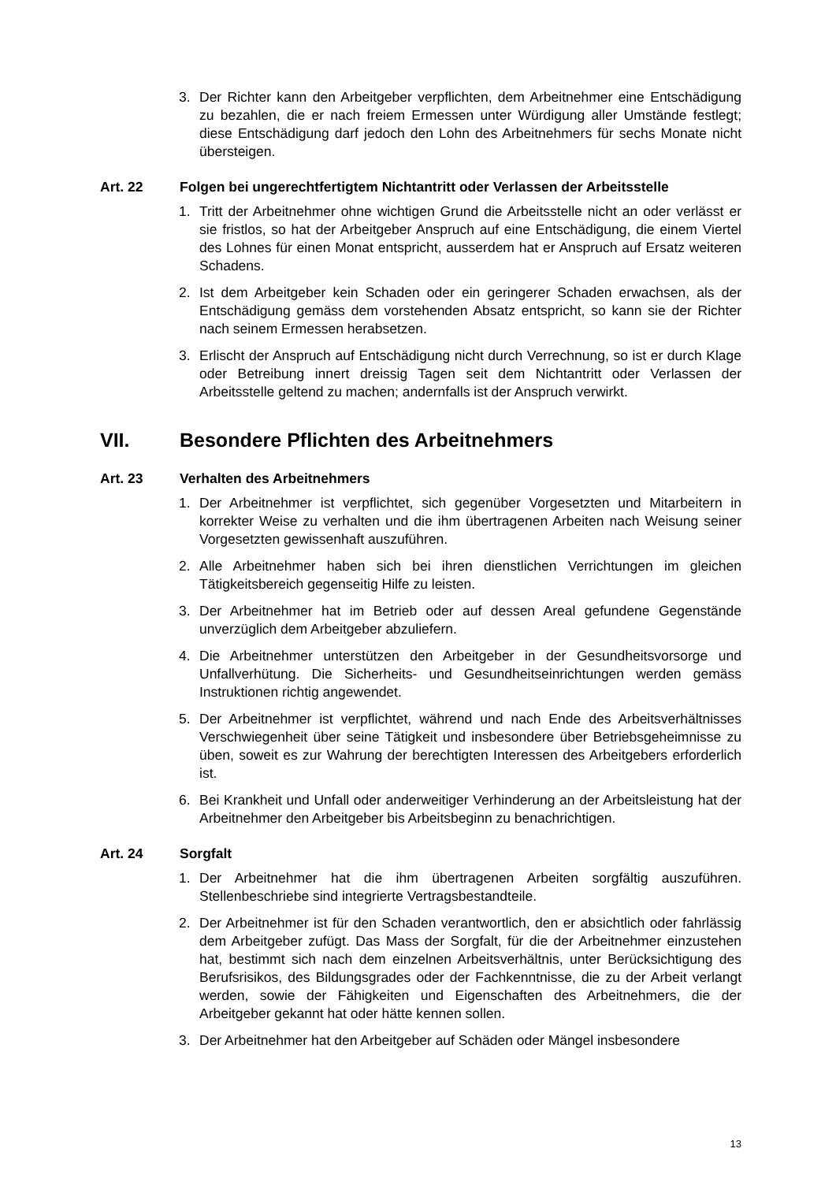3. Der Richter kann den Arbeitgeber verpflichten, dem Arbeitnehmer eine Entschädigung zu bezahlen, die er nach freiem Ermessen unter Würdigung aller Umstände festlegt; diese Entschädigung darf jedoch den Lohn des Arbeitnehmers für sechs Monate nicht übersteigen.
Art. 22 Folgen bei ungerechtfertigtem Nichtantritt oder Verlassen der Arbeitsstelle
1. Tritt der Arbeitnehmer ohne wichtigen Grund die Arbeitsstelle nicht an oder verlässt er sie fristlos, so hat der Arbeitgeber Anspruch auf eine Entschädigung, die einem Viertel des Lohnes für einen Monat entspricht, ausserdem hat er Anspruch auf Ersatz weiteren Schadens.
2. Ist dem Arbeitgeber kein Schaden oder ein geringerer Schaden erwachsen, als der Entschädigung gemäss dem vorstehenden Absatz entspricht, so kann sie der Richter nach seinem Ermessen herabsetzen.
3. Erlischt der Anspruch auf Entschädigung nicht durch Verrechnung, so ist er durch Klage oder Betreibung innert dreissig Tagen seit dem Nichtantritt oder Verlassen der Arbeitsstelle geltend zu machen; andernfalls ist der Anspruch verwirkt.
VII. Besondere Pflichten des Arbeitnehmers
Art. 23 Verhalten des Arbeitnehmers
1. Der Arbeitnehmer ist verpflichtet, sich gegenüber Vorgesetzten und Mitarbeitern in korrekter Weise zu verhalten und die ihm übertragenen Arbeiten nach Weisung seiner Vorgesetzten gewissenhaft auszuführen.
2. Alle Arbeitnehmer haben sich bei ihren dienstlichen Verrichtungen im gleichen Tätigkeitsbereich gegenseitig Hilfe zu leisten.
3. Der Arbeitnehmer hat im Betrieb oder auf dessen Areal gefundene Gegenstände unverzüglich dem Arbeitgeber abzuliefern.
4. Die Arbeitnehmer unterstützen den Arbeitgeber in der Gesundheitsvorsorge und Unfallverhütung. Die Sicherheits- und Gesundheitseinrichtungen werden gemäss Instruktionen richtig angewendet.
5. Der Arbeitnehmer ist verpflichtet, während und nach Ende des Arbeitsverhältnisses Verschwiegenheit über seine Tätigkeit und insbesondere über Betriebsgeheimnisse zu üben, soweit es zur Wahrung der berechtigten Interessen des Arbeitgebers erforderlich ist.
6. Bei Krankheit und Unfall oder anderweitiger Verhinderung an der Arbeitsleistung hat der Arbeitnehmer den Arbeitgeber bis Arbeitsbeginn zu benachrichtigen.
Art. 24 Sorgfalt
1. Der Arbeitnehmer hat die ihm übertragenen Arbeiten sorgfältig auszuführen. Stellenbeschriebe sind integrierte Vertragsbestandteile.
2. Der Arbeitnehmer ist für den Schaden verantwortlich, den er absichtlich oder fahrlässig dem Arbeitgeber zufügt. Das Mass der Sorgfalt, für die der Arbeitnehmer einzustehen hat, bestimmt sich nach dem einzelnen Arbeitsverhältnis, unter Berücksichtigung des Berufsrisikos, des Bildungsgrades oder der Fachkenntnisse, die zu der Arbeit verlangt werden, sowie der Fähigkeiten und Eigenschaften des Arbeitnehmers, die der Arbeitgeber gekannt hat oder hätte kennen sollen.
3. Der Arbeitnehmer hat den Arbeitgeber auf Schäden oder Mängel insbesondere
13